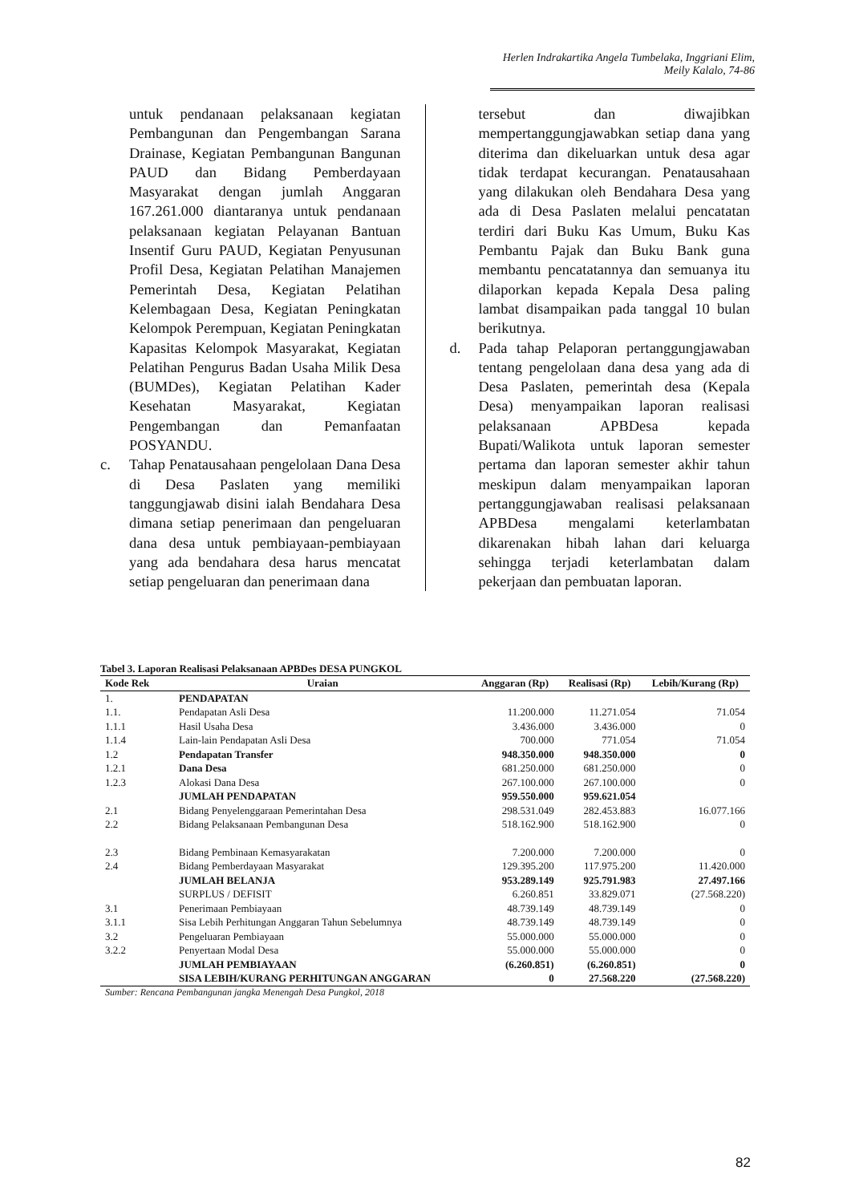Herlen Indrakartika Angela Tumbelaka, Inggriani Elim, Meily Kalalo, 74-86
untuk pendanaan pelaksanaan kegiatan Pembangunan dan Pengembangan Sarana Drainase, Kegiatan Pembangunan Bangunan PAUD dan Bidang Pemberdayaan Masyarakat dengan jumlah Anggaran 167.261.000 diantaranya untuk pendanaan pelaksanaan kegiatan Pelayanan Bantuan Insentif Guru PAUD, Kegiatan Penyusunan Profil Desa, Kegiatan Pelatihan Manajemen Pemerintah Desa, Kegiatan Pelatihan Kelembagaan Desa, Kegiatan Peningkatan Kelompok Perempuan, Kegiatan Peningkatan Kapasitas Kelompok Masyarakat, Kegiatan Pelatihan Pengurus Badan Usaha Milik Desa (BUMDes), Kegiatan Pelatihan Kader Kesehatan Masyarakat, Kegiatan Pengembangan dan Pemanfaatan POSYANDU.
c. Tahap Penatausahaan pengelolaan Dana Desa di Desa Paslaten yang memiliki tanggungjawab disini ialah Bendahara Desa dimana setiap penerimaan dan pengeluaran dana desa untuk pembiayaan-pembiayaan yang ada bendahara desa harus mencatat setiap pengeluaran dan penerimaan dana
tersebut dan diwajibkan mempertanggungjawabkan setiap dana yang diterima dan dikeluarkan untuk desa agar tidak terdapat kecurangan. Penatausahaan yang dilakukan oleh Bendahara Desa yang ada di Desa Paslaten melalui pencatatan terdiri dari Buku Kas Umum, Buku Kas Pembantu Pajak dan Buku Bank guna membantu pencatatannya dan semuanya itu dilaporkan kepada Kepala Desa paling lambat disampaikan pada tanggal 10 bulan berikutnya.
d. Pada tahap Pelaporan pertanggungjawaban tentang pengelolaan dana desa yang ada di Desa Paslaten, pemerintah desa (Kepala Desa) menyampaikan laporan realisasi pelaksanaan APBDesa kepada Bupati/Walikota untuk laporan semester pertama dan laporan semester akhir tahun meskipun dalam menyampaikan laporan pertanggungjawaban realisasi pelaksanaan APBDesa mengalami keterlambatan dikarenakan hibah lahan dari keluarga sehingga terjadi keterlambatan dalam pekerjaan dan pembuatan laporan.
Tabel 3. Laporan Realisasi Pelaksanaan APBDes DESA PUNGKOL
| Kode Rek | Uraian | Anggaran (Rp) | Realisasi (Rp) | Lebih/Kurang (Rp) |
| --- | --- | --- | --- | --- |
| 1. | PENDAPATAN | | | |
| 1.1. | Pendapatan Asli Desa | 11.200.000 | 11.271.054 | 71.054 |
| 1.1.1 | Hasil Usaha Desa | 3.436.000 | 3.436.000 | 0 |
| 1.1.4 | Lain-lain Pendapatan Asli Desa | 700.000 | 771.054 | 71.054 |
| 1.2 | Pendapatan Transfer | 948.350.000 | 948.350.000 | 0 |
| 1.2.1 | Dana Desa | 681.250.000 | 681.250.000 | 0 |
| 1.2.3 | Alokasi Dana Desa | 267.100.000 | 267.100.000 | 0 |
| | JUMLAH PENDAPATAN | 959.550.000 | 959.621.054 | |
| 2.1 | Bidang Penyelenggaraan Pemerintahan Desa | 298.531.049 | 282.453.883 | 16.077.166 |
| 2.2 | Bidang Pelaksanaan Pembangunan Desa | 518.162.900 | 518.162.900 | 0 |
| 2.3 | Bidang Pembinaan Kemasyarakatan | 7.200.000 | 7.200.000 | 0 |
| 2.4 | Bidang Pemberdayaan Masyarakat | 129.395.200 | 117.975.200 | 11.420.000 |
| | JUMLAH BELANJA | 953.289.149 | 925.791.983 | 27.497.166 |
| | SURPLUS / DEFISIT | 6.260.851 | 33.829.071 | (27.568.220) |
| 3.1 | Penerimaan Pembiayaan | 48.739.149 | 48.739.149 | 0 |
| 3.1.1 | Sisa Lebih Perhitungan Anggaran Tahun Sebelumnya | 48.739.149 | 48.739.149 | 0 |
| 3.2 | Pengeluaran Pembiayaan | 55.000.000 | 55.000.000 | 0 |
| 3.2.2 | Penyertaan Modal Desa | 55.000.000 | 55.000.000 | 0 |
| | JUMLAH PEMBIAYAAN | (6.260.851) | (6.260.851) | 0 |
| | SISA LEBIH/KURANG PERHITUNGAN ANGGARAN | 0 | 27.568.220 | (27.568.220) |
Sumber: Rencana Pembangunan jangka Menengah Desa Pungkol, 2018
82